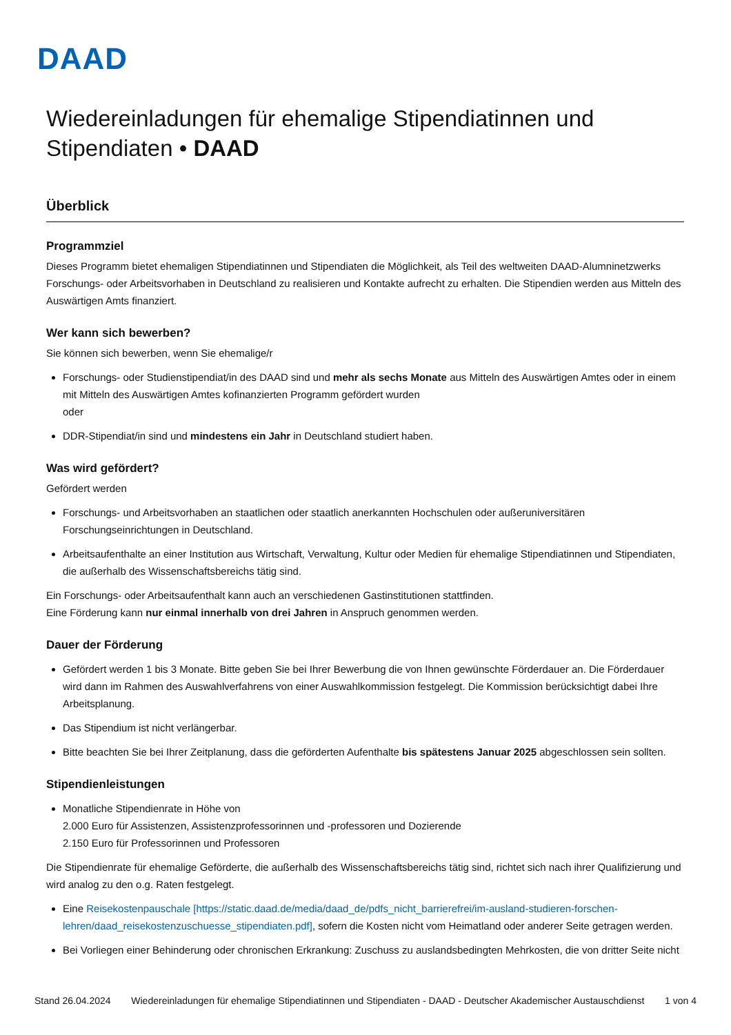DAAD
Wiedereinladungen für ehemalige Stipendiatinnen und Stipendiaten • DAAD
Überblick
Programmziel
Dieses Programm bietet ehemaligen Stipendiatinnen und Stipendiaten die Möglichkeit, als Teil des weltweiten DAAD-Alumninetzwerks Forschungs- oder Arbeitsvorhaben in Deutschland zu realisieren und Kontakte aufrecht zu erhalten. Die Stipendien werden aus Mitteln des Auswärtigen Amts finanziert.
Wer kann sich bewerben?
Sie können sich bewerben, wenn Sie ehemalige/r
Forschungs- oder Studienstipendiat/in des DAAD sind und mehr als sechs Monate aus Mitteln des Auswärtigen Amtes oder in einem mit Mitteln des Auswärtigen Amtes kofinanzierten Programm gefördert wurden
oder
DDR-Stipendiat/in sind und mindestens ein Jahr in Deutschland studiert haben.
Was wird gefördert?
Gefördert werden
Forschungs- und Arbeitsvorhaben an staatlichen oder staatlich anerkannten Hochschulen oder außeruniversitären Forschungseinrichtungen in Deutschland.
Arbeitsaufenthalte an einer Institution aus Wirtschaft, Verwaltung, Kultur oder Medien für ehemalige Stipendiatinnen und Stipendiaten, die außerhalb des Wissenschaftsbereichs tätig sind.
Ein Forschungs- oder Arbeitsaufenthalt kann auch an verschiedenen Gastinstitutionen stattfinden.
Eine Förderung kann nur einmal innerhalb von drei Jahren in Anspruch genommen werden.
Dauer der Förderung
Gefördert werden 1 bis 3 Monate. Bitte geben Sie bei Ihrer Bewerbung die von Ihnen gewünschte Förderdauer an. Die Förderdauer wird dann im Rahmen des Auswahlverfahrens von einer Auswahlkommission festgelegt. Die Kommission berücksichtigt dabei Ihre Arbeitsplanung.
Das Stipendium ist nicht verlängerbar.
Bitte beachten Sie bei Ihrer Zeitplanung, dass die geförderten Aufenthalte bis spätestens Januar 2025 abgeschlossen sein sollten.
Stipendienleistungen
Monatliche Stipendienrate in Höhe von
2.000 Euro für Assistenzen, Assistenzprofessorinnen und -professoren und Dozierende
2.150 Euro für Professorinnen und Professoren
Die Stipendienrate für ehemalige Geförderte, die außerhalb des Wissenschaftsbereichs tätig sind, richtet sich nach ihrer Qualifizierung und wird analog zu den o.g. Raten festgelegt.
Eine Reisekostenpauschale [https://static.daad.de/media/daad_de/pdfs_nicht_barrierefrei/im-ausland-studieren-forschen-lehren/daad_reisekostenzuschuesse_stipendiaten.pdf], sofern die Kosten nicht vom Heimatland oder anderer Seite getragen werden.
Bei Vorliegen einer Behinderung oder chronischen Erkrankung: Zuschuss zu auslandsbedingten Mehrkosten, die von dritter Seite nicht
Stand 26.04.2024 Wiedereinladungen für ehemalige Stipendiatinnen und Stipendiaten - DAAD - Deutscher Akademischer Austauschdienst 1 von 4